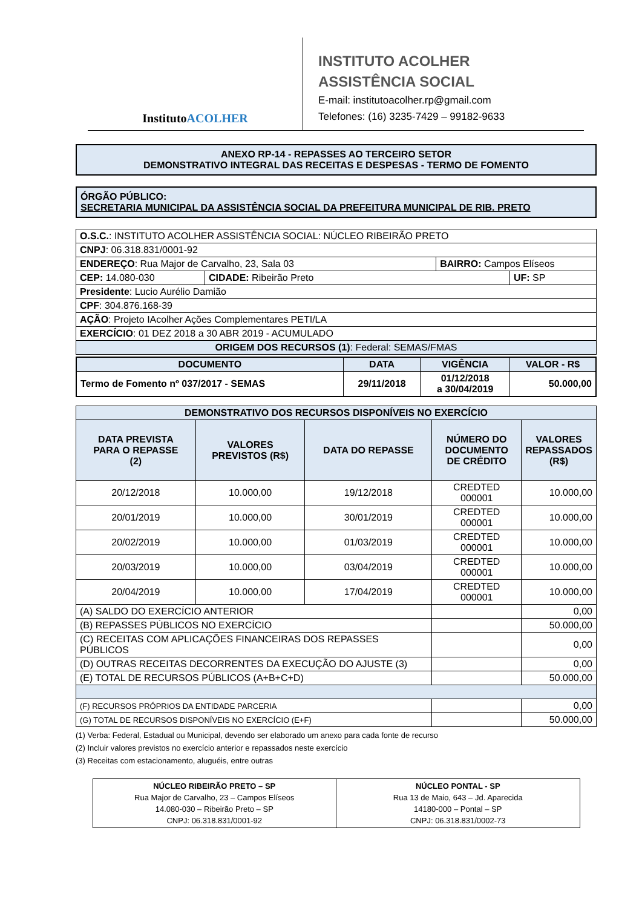InstitutoACOLHER
INSTITUTO ACOLHER
ASSISTÊNCIA SOCIAL
E-mail: institutoacolher.rp@gmail.com
Telefones: (16) 3235-7429 – 99182-9633
ANEXO RP-14 - REPASSES AO TERCEIRO SETOR
DEMONSTRATIVO INTEGRAL DAS RECEITAS E DESPESAS - TERMO DE FOMENTO
ÓRGÃO PÚBLICO:
SECRETARIA MUNICIPAL DA ASSISTÊNCIA SOCIAL DA PREFEITURA MUNICIPAL DE RIB. PRETO
| O.S.C. : INSTITUTO ACOLHER ASSISTÊNCIA SOCIAL: NÚCLEO RIBEIRÃO PRETO | | | |
| CNPJ : 06.318.831/0001-92 | | | |
| ENDEREÇO : Rua Major de Carvalho, 23, Sala 03 | | BAIRRO: Campos Elíseos | |
| CEP: 14.080-030 | CIDADE: Ribeirão Preto | | UF: SP |
| Presidente : Lucio Aurélio Damião | | | |
| CPF : 304.876.168-39 | | | |
| AÇÃO : Projeto IAcolher Ações Complementares PETI/LA | | | |
| EXERCÍCIO : 01 DEZ 2018 a 30 ABR 2019 - ACUMULADO | | | |
| ORIGEM DOS RECURSOS (1) : Federal: SEMAS/FMAS | | | |
| DOCUMENTO | DATA | VIGÊNCIA | VALOR - R$ |
| --- | --- | --- | --- |
| Termo de Fomento nº 037/2017 - SEMAS | 29/11/2018 | 01/12/2018 a 30/04/2019 | 50.000,00 |
| DEMONSTRATIVO DOS RECURSOS DISPONÍVEIS NO EXERCÍCIO | | | | |
| --- | --- | --- | --- | --- |
| DATA PREVISTA PARA O REPASSE (2) | VALORES PREVISTOS (R$) | DATA DO REPASSE | NÚMERO DO DOCUMENTO DE CRÉDITO | VALORES REPASSADOS (R$) |
| 20/12/2018 | 10.000,00 | 19/12/2018 | CREDTED 000001 | 10.000,00 |
| 20/01/2019 | 10.000,00 | 30/01/2019 | CREDTED 000001 | 10.000,00 |
| 20/02/2019 | 10.000,00 | 01/03/2019 | CREDTED 000001 | 10.000,00 |
| 20/03/2019 | 10.000,00 | 03/04/2019 | CREDTED 000001 | 10.000,00 |
| 20/04/2019 | 10.000,00 | 17/04/2019 | CREDTED 000001 | 10.000,00 |
| (A) SALDO DO EXERCÍCIO ANTERIOR | | | | 0,00 |
| (B) REPASSES PÚBLICOS NO EXERCÍCIO | | | | 50.000,00 |
| (C) RECEITAS COM APLICAÇÕES FINANCEIRAS DOS REPASSES PÚBLICOS | | | | 0,00 |
| (D) OUTRAS RECEITAS DECORRENTES DA EXECUÇÃO DO AJUSTE (3) | | | | 0,00 |
| (E) TOTAL DE RECURSOS PÚBLICOS (A+B+C+D) | | | | 50.000,00 |
| (F) RECURSOS PRÓPRIOS DA ENTIDADE PARCERIA | | | | 0,00 |
| (G) TOTAL DE RECURSOS DISPONÍVEIS NO EXERCÍCIO (E+F) | | | | 50.000,00 |
(1) Verba: Federal, Estadual ou Municipal, devendo ser elaborado um anexo para cada fonte de recurso
(2) Incluir valores previstos no exercício anterior e repassados neste exercício
(3) Receitas com estacionamento, aluguéis, entre outras
| NÚCLEO RIBEIRÃO PRETO – SP Rua Major de Carvalho, 23 – Campos Elíseos 14.080-030 – Ribeirão Preto – SP CNPJ: 06.318.831/0001-92 | NÚCLEO PONTAL - SP Rua 13 de Maio, 643 – Jd. Aparecida 14180-000 – Pontal – SP CNPJ: 06.318.831/0002-73 |